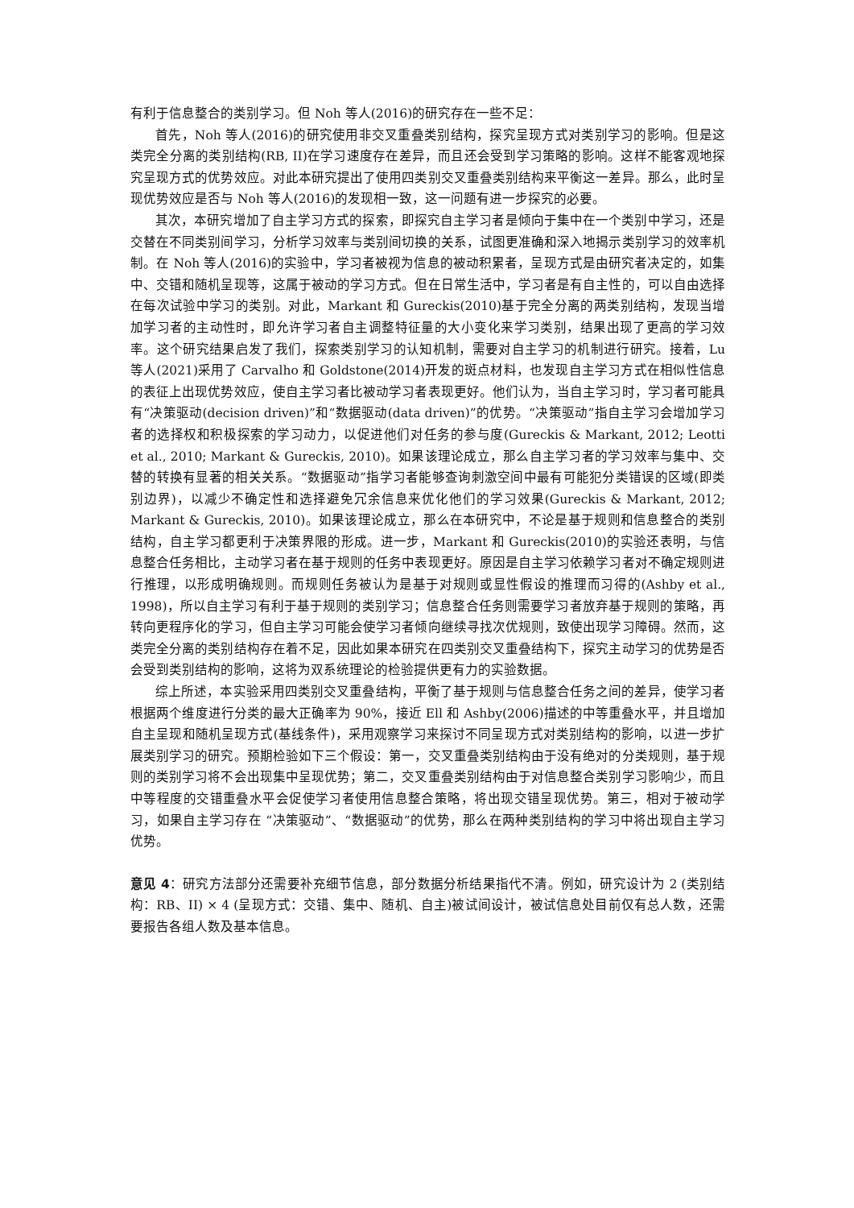有利于信息整合的类别学习。但 Noh 等人(2016)的研究存在一些不足：
首先，Noh 等人(2016)的研究使用非交叉重叠类别结构，探究呈现方式对类别学习的影响。但是这类完全分离的类别结构(RB, II)在学习速度存在差异，而且还会受到学习策略的影响。这样不能客观地探究呈现方式的优势效应。对此本研究提出了使用四类别交叉重叠类别结构来平衡这一差异。那么，此时呈现优势效应是否与 Noh 等人(2016)的发现相一致，这一问题有进一步探究的必要。
其次，本研究增加了自主学习方式的探索，即探究自主学习者是倾向于集中在一个类别中学习，还是交替在不同类别间学习，分析学习效率与类别间切换的关系，试图更准确和深入地揭示类别学习的效率机制。在 Noh 等人(2016)的实验中，学习者被视为信息的被动积累者，呈现方式是由研究者决定的，如集中、交错和随机呈现等，这属于被动的学习方式。但在日常生活中，学习者是有自主性的，可以自由选择在每次试验中学习的类别。对此，Markant 和 Gureckis(2010)基于完全分离的两类别结构，发现当增加学习者的主动性时，即允许学习者自主调整特征量的大小变化来学习类别，结果出现了更高的学习效率。这个研究结果启发了我们，探索类别学习的认知机制，需要对自主学习的机制进行研究。接着，Lu 等人(2021)采用了 Carvalho 和 Goldstone(2014)开发的斑点材料，也发现自主学习方式在相似性信息的表征上出现优势效应，使自主学习者比被动学习者表现更好。他们认为，当自主学习时，学习者可能具有“决策驱动(decision driven)”和“数据驱动(data driven)”的优势。“决策驱动”指自主学习会增加学习者的选择权和积极探索的学习动力，以促进他们对任务的参与度(Gureckis & Markant, 2012; Leotti et al., 2010; Markant & Gureckis, 2010)。如果该理论成立，那么自主学习者的学习效率与集中、交替的转换有显著的相关关系。“数据驱动”指学习者能够查询刺激空间中最有可能犯分类错误的区域(即类别边界)，以减少不确定性和选择避免冗余信息来优化他们的学习效果(Gureckis & Markant, 2012; Markant & Gureckis, 2010)。如果该理论成立，那么在本研究中，不论是基于规则和信息整合的类别结构，自主学习都更利于决策界限的形成。进一步，Markant 和 Gureckis(2010)的实验还表明，与信息整合任务相比，主动学习者在基于规则的任务中表现更好。原因是自主学习依赖学习者对不确定规则进行推理，以形成明确规则。而规则任务被认为是基于对规则或显性假设的推理而习得的(Ashby et al., 1998)，所以自主学习有利于基于规则的类别学习；信息整合任务则需要学习者放弃基于规则的策略，再转向更程序化的学习，但自主学习可能会使学习者倾向继续寻找次优规则，致使出现学习障碍。然而，这类完全分离的类别结构存在着不足，因此如果本研究在四类别交叉重叠结构下，探究主动学习的优势是否会受到类别结构的影响，这将为双系统理论的检验提供更有力的实验数据。
综上所述，本实验采用四类别交叉重叠结构，平衡了基于规则与信息整合任务之间的差异，使学习者根据两个维度进行分类的最大正确率为 90%，接近 Ell 和 Ashby(2006)描述的中等重叠水平，并且增加自主呈现和随机呈现方式(基线条件)，采用观察学习来探讨不同呈现方式对类别结构的影响，以进一步扩展类别学习的研究。预期检验如下三个假设：第一，交叉重叠类别结构由于没有绝对的分类规则，基于规则的类别学习将不会出现集中呈现优势；第二，交叉重叠类别结构由于对信息整合类别学习影响少，而且中等程度的交错重叠水平会促使学习者使用信息整合策略，将出现交错呈现优势。第三，相对于被动学习，如果自主学习存在 “决策驱动”、“数据驱动”的优势，那么在两种类别结构的学习中将出现自主学习优势。
意见 4：研究方法部分还需要补充细节信息，部分数据分析结果指代不清。例如，研究设计为 2 (类别结构：RB、II) × 4 (呈现方式：交错、集中、随机、自主)被试间设计，被试信息处目前仅有总人数，还需要报告各组人数及基本信息。